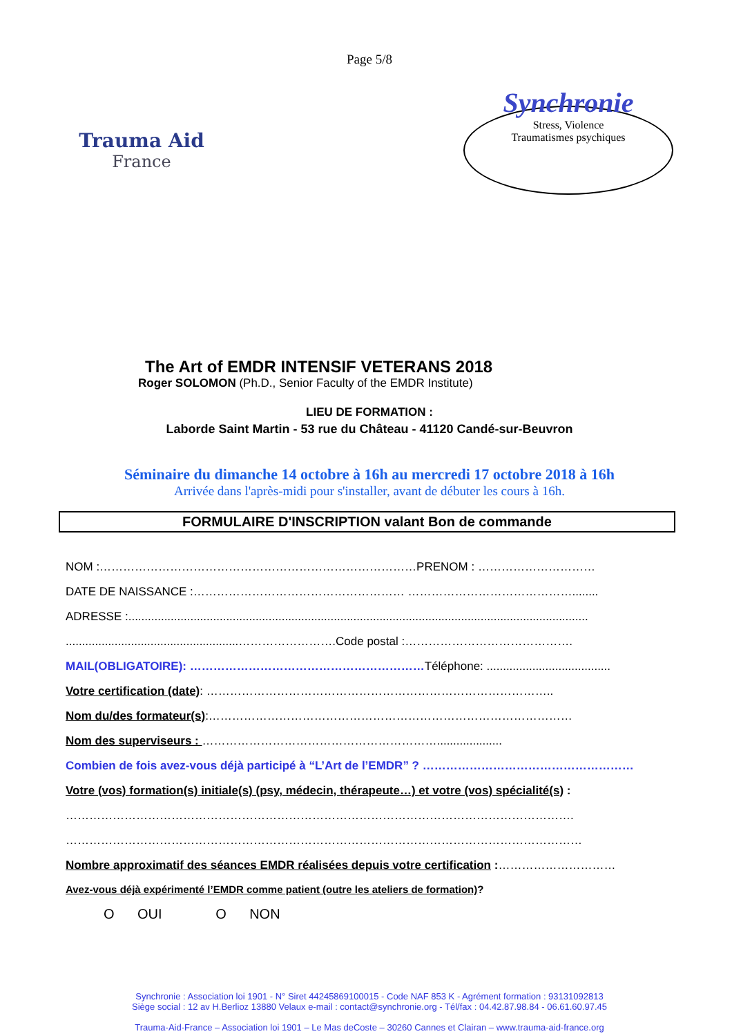Page 5/8
Trauma Aid
France
Synchronie
Stress, Violence
Traumatismes psychiques
The Art of EMDR INTENSIF VETERANS 2018
Roger SOLOMON (Ph.D., Senior Faculty of the EMDR Institute)
LIEU DE FORMATION :
Laborde Saint Martin - 53 rue du Château - 41120 Candé-sur-Beuvron
Séminaire du dimanche 14 octobre à 16h au mercredi 17 octobre 2018 à 16h
Arrivée dans l'après-midi pour s'installer, avant de débuter les cours à 16h.
FORMULAIRE D'INSCRIPTION valant Bon de commande
NOM :………………………………………………………………………PRENOM : …………………………
DATE DE NAISSANCE :……………………………………………… ……………………………………........
ADRESSE :.............................................................................................................................................
.....................................................…………………….Code postal :…………………………………….
MAIL(OBLIGATOIRE): ……………………………………………………Téléphone: ......................................
Votre certification (date): ……………………………………………………………………………..
Nom du/des formateur(s):…………………………………………………………………………………
Nom des superviseurs : ……………………………………………………....................
Combien de fois avez-vous déjà participé à “L’Art de l’EMDR” ? ………………………………………………
Votre (vos) formation(s) initiale(s) (psy, médecin, thérapeute…) et votre (vos) spécialité(s) :
………………………………………………………………………………………………………………….
……………………………………………………………………………………………………………………
Nombre approximatif des séances EMDR réalisées depuis votre certification :…………………………
Avez-vous déjà expérimenté l’EMDR comme patient (outre les ateliers de formation)?
O OUI O NON
Synchronie : Association loi 1901 - N° Siret 44245869100015 - Code NAF 853 K - Agrément formation : 93131092813
Siège social : 12 av H.Berlioz 13880 Velaux e-mail : contact@synchronie.org - Tél/fax : 04.42.87.98.84 - 06.61.60.97.45
Trauma-Aid-France – Association loi 1901 – Le Mas deCoste – 30260 Cannes et Clairan – www.trauma-aid-france.org